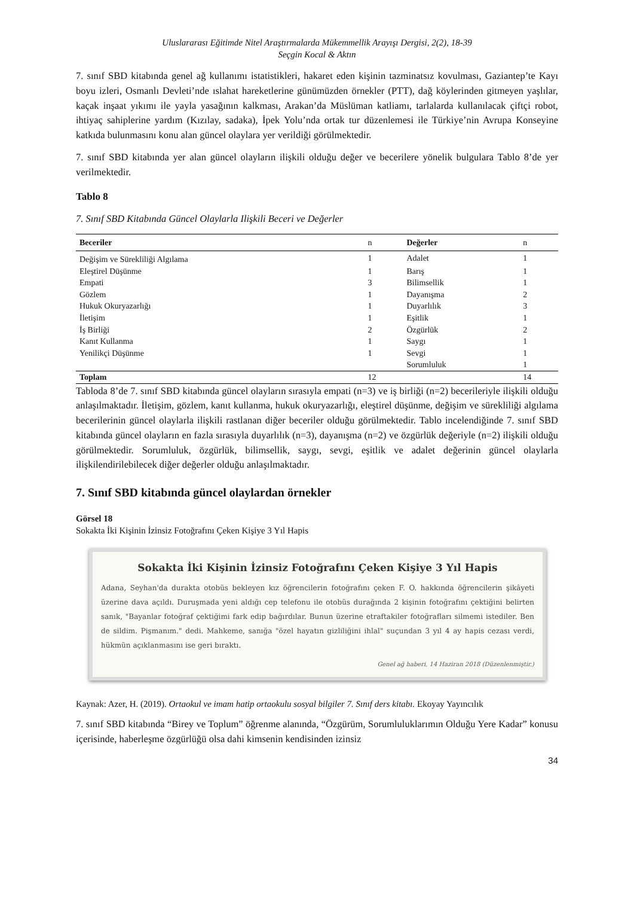Uluslararası Eğitimde Nitel Araştırmalarda Mükemmellik Arayışı Dergisi, 2(2), 18-39
Seçgin Kocal & Aktın
7. sınıf SBD kitabında genel ağ kullanımı istatistikleri, hakaret eden kişinin tazminatsız kovulması, Gaziantep’te Kayı boyu izleri, Osmanlı Devleti’nde ıslahat hareketlerine günümüzden örnekler (PTT), dağ köylerinden gitmeyen yaşlılar, kaçak inşaat yıkımı ile yayla yasağının kalkması, Arakan’da Müslüman katliamı, tarlalarda kullanılacak çiftçi robot, ihtiyaç sahiplerine yardım (Kızılay, sadaka), İpek Yolu’nda ortak tur düzenlemesi ile Türkiye’nin Avrupa Konseyine katkıda bulunmasını konu alan güncel olaylara yer verildiği görülmektedir.
7. sınıf SBD kitabında yer alan güncel olayların ilişkili olduğu değer ve becerilere yönelik bulgulara Tablo 8’de yer verilmektedir.
Tablo 8
7. Sınıf SBD Kitabında Güncel Olaylarla Ilişkili Beceri ve Değerler
| Beceriler | n | Değerler | n |
| --- | --- | --- | --- |
| Değişim ve Sürekliliği Algılama | 1 | Adalet | 1 |
| Eleştirel Düşünme | 1 | Barış | 1 |
| Empati | 3 | Bilimsellik | 1 |
| Gözlem | 1 | Dayanışma | 2 |
| Hukuk Okuryazarlığı | 1 | Duyarlılık | 3 |
| İletişim | 1 | Eşitlik | 1 |
| İş Birliği | 2 | Özgürlük | 2 |
| Kanıt Kullanma | 1 | Saygı | 1 |
| Yenilikçi Düşünme | 1 | Sevgi | 1 |
| | | Sorumluluk | 1 |
| Toplam | 12 | | 14 |
Tabloda 8’de 7. sınıf SBD kitabında güncel olayların sırasıyla empati (n=3) ve iş birliği (n=2) becerileriyle ilişkili olduğu anlaşılmaktadır. İletişim, gözlem, kanıt kullanma, hukuk okuryazarlığı, eleştirel düşünme, değişim ve sürekliliği algılama becerilerinin güncel olaylarla ilişkili rastlanan diğer beceriler olduğu görülmektedir. Tablo incelendiğinde 7. sınıf SBD kitabında güncel olayların en fazla sırasıyla duyarlılık (n=3), dayanışma (n=2) ve özgürlük değeriyle (n=2) ilişkili olduğu görülmektedir. Sorumluluk, özgürlük, bilimsellik, saygı, sevgi, eşitlik ve adalet değerinin güncel olaylarla ilişkilendirilebilecek diğer değerler olduğu anlaşılmaktadır.
7. Sınıf SBD kitabında güncel olaylardan örnekler
Görsel 18
Sokakta İki Kişinin İzinsiz Fotoğrafını Çeken Kişiye 3 Yıl Hapis
Sokakta İki Kişinin İzinsiz Fotoğrafını Çeken Kişiye 3 Yıl Hapis
Adana, Seyhan'da durakta otobüs bekleyen kız öğrencilerin fotoğrafını çeken F. O. hakkında öğrencilerin şikâyeti üzerine dava açıldı. Duruşmada yeni aldığı cep telefonu ile otobüs durağında 2 kişinin fotoğrafını çektiğini belirten sanık, "Bayanlar fotoğraf çektiğimi fark edip bağırdılar. Bunun üzerine etraftakiler fotoğrafları silmemi istediler. Ben de sildim. Pişmanım." dedi. Mahkeme, sanığa "özel hayatın gizliliğini ihlal" suçundan 3 yıl 4 ay hapis cezası verdi, hükmün açıklanmasını ise geri bıraktı.
Genel ağ haberi, 14 Haziran 2018 (Düzenlenmiştir.)
Kaynak: Azer, H. (2019). Ortaokul ve imam hatip ortaokulu sosyal bilgiler 7. Sınıf ders kitabı. Ekoyay Yayıncılık
7. sınıf SBD kitabında “Birey ve Toplum” öğrenme alanında, “Özgürüm, Sorumluluklarımın Olduğu Yere Kadar” konusu içerisinde, haberleşme özgürlüğü olsa dahi kimsenin kendisinden izinsiz
34